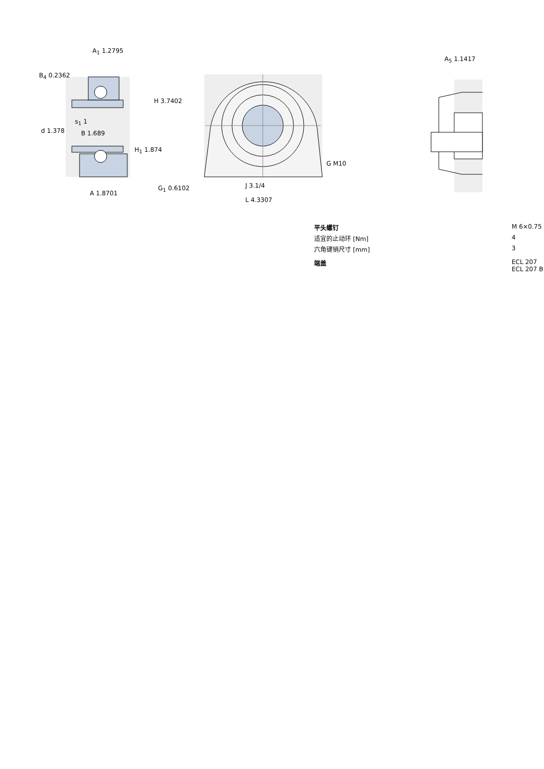A<sub>1</sub> 1.2795
B<sub>4</sub> 0.2362
H 3.7402
s<sub>1</sub> 1
d 1.378 B 1.689
H<sub>1</sub> 1.874
A 1.8701
G<sub>1</sub> 0.6102
G M10
J 3.1/4
L 4.3307
A<sub>5</sub> 1.1417
| 平头螺钉 | M 6×0.75 |
| 适宜的止动环 [Nm] | 4 |
| 六角键销尺寸 [mm] | 3 |
| 端盖 | ECL 207 ECL 207 B |